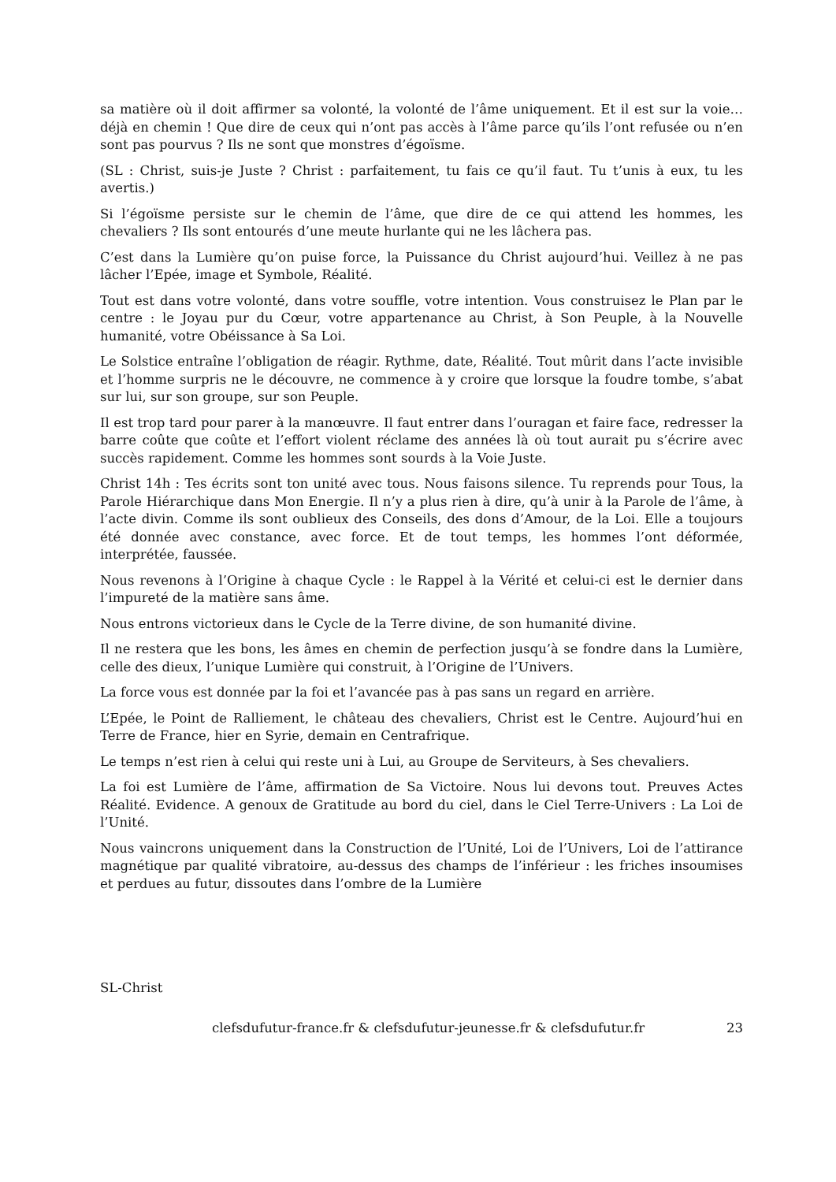sa matière où il doit affirmer sa volonté, la volonté de l’âme uniquement. Et il est sur la voie… déjà en chemin ! Que dire de ceux qui n’ont pas accès à l’âme parce qu’ils l’ont refusée ou n’en sont pas pourvus ? Ils ne sont que monstres d’égoïsme.
(SL : Christ, suis-je Juste ? Christ : parfaitement, tu fais ce qu’il faut. Tu t’unis à eux, tu les avertis.)
Si l’égoïsme persiste sur le chemin de l’âme, que dire de ce qui attend les hommes, les chevaliers ? Ils sont entourés d’une meute hurlante qui ne les lâchera pas.
C’est dans la Lumière qu’on puise force, la Puissance du Christ aujourd’hui. Veillez à ne pas lâcher l’Epée, image et Symbole, Réalité.
Tout est dans votre volonté, dans votre souffle, votre intention. Vous construisez le Plan par le centre : le Joyau pur du Cœur, votre appartenance au Christ, à Son Peuple, à la Nouvelle humanité, votre Obéissance à Sa Loi.
Le Solstice entraîne l’obligation de réagir. Rythme, date, Réalité. Tout mûrit dans l’acte invisible et l’homme surpris ne le découvre, ne commence à y croire que lorsque la foudre tombe, s’abat sur lui, sur son groupe, sur son Peuple.
Il est trop tard pour parer à la manœuvre. Il faut entrer dans l’ouragan et faire face, redresser la barre coûte que coûte et l’effort violent réclame des années là où tout aurait pu s’écrire avec succès rapidement. Comme les hommes sont sourds à la Voie Juste.
Christ 14h : Tes écrits sont ton unité avec tous. Nous faisons silence. Tu reprends pour Tous, la Parole Hiérarchique dans Mon Energie. Il n’y a plus rien à dire, qu’à unir à la Parole de l’âme, à l’acte divin. Comme ils sont oublieux des Conseils, des dons d’Amour, de la Loi. Elle a toujours été donnée avec constance, avec force. Et de tout temps, les hommes l’ont déformée, interprétée, faussée.
Nous revenons à l’Origine à chaque Cycle : le Rappel à la Vérité et celui-ci est le dernier dans l’impureté de la matière sans âme.
Nous entrons victorieux dans le Cycle de la Terre divine, de son humanité divine.
Il ne restera que les bons, les âmes en chemin de perfection jusqu’à se fondre dans la Lumière, celle des dieux, l’unique Lumière qui construit, à l’Origine de l’Univers.
La force vous est donnée par la foi et l’avancée pas à pas sans un regard en arrière.
L’Epée, le Point de Ralliement, le château des chevaliers, Christ est le Centre. Aujourd’hui en Terre de France, hier en Syrie, demain en Centrafrique.
Le temps n’est rien à celui qui reste uni à Lui, au Groupe de Serviteurs, à Ses chevaliers.
La foi est Lumière de l’âme, affirmation de Sa Victoire. Nous lui devons tout. Preuves Actes Réalité. Evidence. A genoux de Gratitude au bord du ciel, dans le Ciel Terre-Univers : La Loi de l’Unité.
Nous vaincrons uniquement dans la Construction de l’Unité, Loi de l’Univers, Loi de l’attirance magnétique par qualité vibratoire, au-dessus des champs de l’inférieur : les friches insoumises et perdues au futur, dissoutes dans l’ombre de la Lumière
SL-Christ
clefsdufutur-france.fr & clefsdufutur-jeunesse.fr & clefsdufutur.fr 23